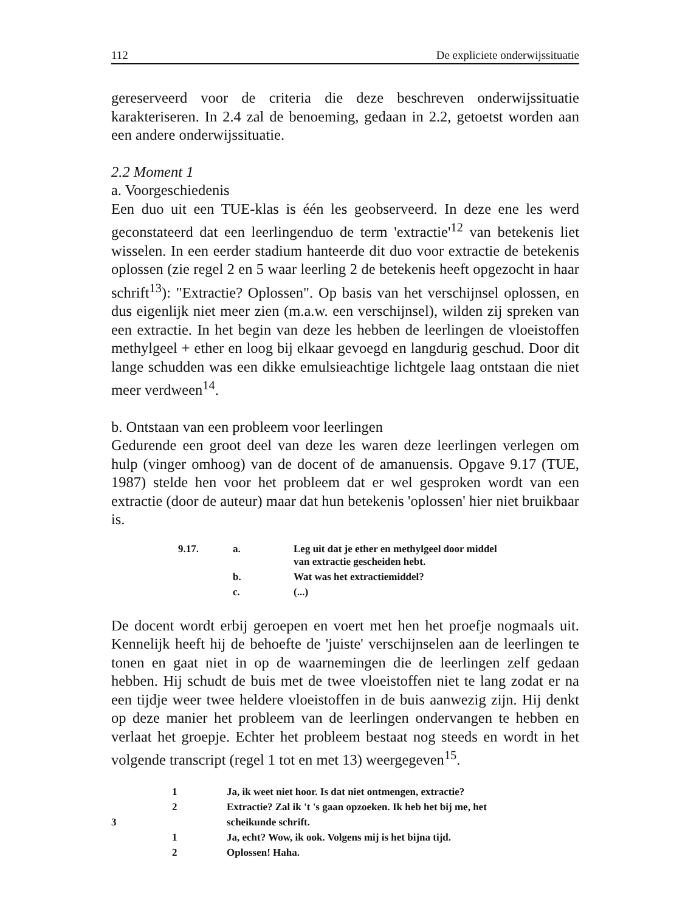112 De expliciete onderwijssituatie
gereserveerd voor de criteria die deze beschreven onderwijssituatie karakteriseren. In 2.4 zal de benoeming, gedaan in 2.2, getoetst worden aan een andere onderwijssituatie.
2.2 Moment 1
a. Voorgeschiedenis
Een duo uit een TUE-klas is één les geobserveerd. In deze ene les werd geconstateerd dat een leerlingenduo de term 'extractie'<sup>12</sup> van betekenis liet wisselen. In een eerder stadium hanteerde dit duo voor extractie de betekenis oplossen (zie regel 2 en 5 waar leerling 2 de betekenis heeft opgezocht in haar schrift<sup>13</sup>): "Extractie? Oplossen". Op basis van het verschijnsel oplossen, en dus eigenlijk niet meer zien (m.a.w. een verschijnsel), wilden zij spreken van een extractie. In het begin van deze les hebben de leerlingen de vloeistoffen methylgeel + ether en loog bij elkaar gevoegd en langdurig geschud. Door dit lange schudden was een dikke emulsieachtige lichtgele laag ontstaan die niet meer verdween<sup>14</sup>.
b. Ontstaan van een probleem voor leerlingen
Gedurende een groot deel van deze les waren deze leerlingen verlegen om hulp (vinger omhoog) van de docent of de amanuensis. Opgave 9.17 (TUE, 1987) stelde hen voor het probleem dat er wel gesproken wordt van een extractie (door de auteur) maar dat hun betekenis 'oplossen' hier niet bruikbaar is.
| 9.17. | a. | Leg uit dat je ether en methylgeel door middel van extractie gescheiden hebt. |
| | b. | Wat was het extractiemiddel? |
| | c. | (...) |
De docent wordt erbij geroepen en voert met hen het proefje nogmaals uit. Kennelijk heeft hij de behoefte de 'juiste' verschijnselen aan de leerlingen te tonen en gaat niet in op de waarnemingen die de leerlingen zelf gedaan hebben. Hij schudt de buis met de twee vloeistoffen niet te lang zodat er na een tijdje weer twee heldere vloeistoffen in de buis aanwezig zijn. Hij denkt op deze manier het probleem van de leerlingen ondervangen te hebben en verlaat het groepje. Echter het probleem bestaat nog steeds en wordt in het volgende transcript (regel 1 tot en met 13) weergegeven<sup>15</sup>.
| | 1 | Ja, ik weet niet hoor. Is dat niet ontmengen, extractie? |
| | 2 | Extractie? Zal ik 't 's gaan opzoeken. Ik heb het bij me, het |
| 3 | | scheikunde schrift. |
| | 1 | Ja, echt? Wow, ik ook. Volgens mij is het bijna tijd. |
| | 2 | Oplossen! Haha. |